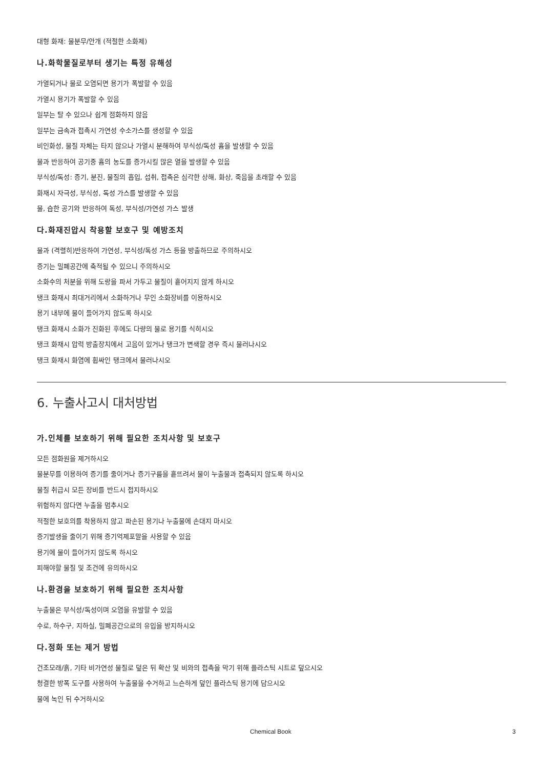대형 화재: 물분무/안개 (적절한 소화제)
나.화학물질로부터 생기는 특정 유해성
가열되거나 물로 오염되면 용기가 폭발할 수 있음
가열시 용기가 폭발할 수 있음
일부는 탈 수 있으나 쉽게 점화하지 않음
일부는 금속과 접촉시 가연성 수소가스를 생성할 수 있음
비인화성, 물질 자체는 타지 않으나 가열시 분해하여 부식성/독성 흄을 발생할 수 있음
물과 반응하여 공기중 흄의 농도를 증가시킬 많은 열을 발생할 수 있음
부식성/독성: 증기, 분진, 물질의 흡입, 섭취, 접촉은 심각한 상해, 화상, 죽음을 초래할 수 있음
화재시 자극성, 부식성, 독성 가스를 발생할 수 있음
물, 습한 공기와 반응하여 독성, 부식성/가연성 가스 발생
다.화재진압시 착용할 보호구 및 예방조치
물과 (격렬히)반응하여 가연성, 부식성/독성 가스 등을 방출하므로 주의하시오
증기는 밀폐공간에 축적될 수 있으니 주의하시오
소화수의 처분을 위해 도랑을 파서 가두고 물질이 흩어지지 않게 하시오
탱크 화재시 최대거리에서 소화하거나 무인 소화장비를 이용하시오
용기 내부에 물이 들어가지 않도록 하시오
탱크 화재시 소화가 진화된 후에도 다량의 물로 용기를 식히시오
탱크 화재시 압력 방출장치에서 고음이 있거나 탱크가 변색할 경우 즉시 물러나시오
탱크 화재시 화염에 휩싸인 탱크에서 물러나시오
6. 누출사고시 대처방법
가.인체를 보호하기 위해 필요한 조치사항 및 보호구
모든 점화원을 제거하시오
물분무를 이용하여 증기를 줄이거나 증기구름을 흩뜨려서 물이 누출물과 접촉되지 않도록 하시오
물질 취급시 모든 장비를 반드시 접지하시오
위험하지 않다면 누출을 멈추시오
적절한 보호의를 착용하지 않고 파손된 용기나 누출물에 손대지 마시오
증기발생을 줄이기 위해 증기억제포말을 사용할 수 있음
용기에 물이 들어가지 않도록 하시오
피해야할 물질 및 조건에 유의하시오
나.환경을 보호하기 위해 필요한 조치사항
누출물은 부식성/독성이며 오염을 유발할 수 있음
수로, 하수구, 지하실, 밀폐공간으로의 유입을 방지하시오
다.정화 또는 제거 방법
건조모래/흙, 기타 비가연성 물질로 덮은 뒤 확산 및 비와의 접촉을 막기 위해 플라스틱 시트로 덮으시오
청결한 방폭 도구를 사용하여 누출물을 수거하고 느슨하게 덮인 플라스틱 용기에 담으시오
물에 녹인 뒤 수거하시오
Chemical Book 3